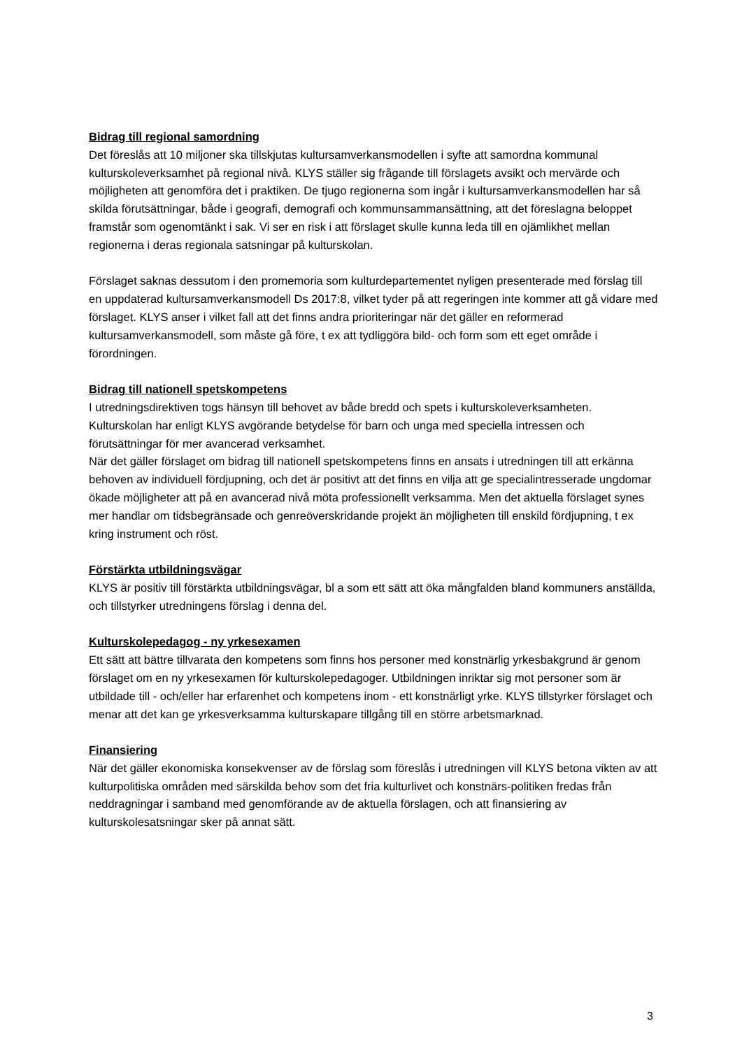Bidrag till regional samordning
Det föreslås att 10 miljoner ska tillskjutas kultursamverkansmodellen i syfte att samordna kommunal kulturskoleverksamhet på regional nivå. KLYS ställer sig frågande till förslagets avsikt och mervärde och möjligheten att genomföra det i praktiken. De tjugo regionerna som ingår i kultursamverkansmodellen har så skilda förutsättningar, både i geografi, demografi och kommunsammansättning, att det föreslagna beloppet framstår som ogenomtänkt i sak. Vi ser en risk i att förslaget skulle kunna leda till en ojämlikhet mellan regionerna i deras regionala satsningar på kulturskolan.
Förslaget saknas dessutom i den promemoria som kulturdepartementet nyligen presenterade med förslag till en uppdaterad kultursamverkansmodell Ds 2017:8, vilket tyder på att regeringen inte kommer att gå vidare med förslaget. KLYS anser i vilket fall att det finns andra prioriteringar när det gäller en reformerad kultursamverkansmodell, som måste gå före, t ex att tydliggöra bild- och form som ett eget område i förordningen.
Bidrag till nationell spetskompetens
I utredningsdirektiven togs hänsyn till behovet av både bredd och spets i kulturskoleverksamheten. Kulturskolan har enligt KLYS avgörande betydelse för barn och unga med speciella intressen och förutsättningar för mer avancerad verksamhet.
När det gäller förslaget om bidrag till nationell spetskompetens finns en ansats i utredningen till att erkänna behoven av individuell fördjupning, och det är positivt att det finns en vilja att ge specialintresserade ungdomar ökade möjligheter att på en avancerad nivå möta professionellt verksamma. Men det aktuella förslaget synes mer handlar om tidsbegränsade och genreöverskridande projekt än möjligheten till enskild fördjupning, t ex kring instrument och röst.
Förstärkta utbildningsvägar
KLYS är positiv till förstärkta utbildningsvägar, bl a som ett sätt att öka mångfalden bland kommuners anställda, och tillstyrker utredningens förslag i denna del.
Kulturskolepedagog - ny yrkesexamen
Ett sätt att bättre tillvarata den kompetens som finns hos personer med konstnärlig yrkesbakgrund är genom förslaget om en ny yrkesexamen för kulturskolepedagoger. Utbildningen inriktar sig mot personer som är utbildade till - och/eller har erfarenhet och kompetens inom - ett konstnärligt yrke. KLYS tillstyrker förslaget och menar att det kan ge yrkesverksamma kulturskapare tillgång till en större arbetsmarknad.
Finansiering
När det gäller ekonomiska konsekvenser av de förslag som föreslås i utredningen vill KLYS betona vikten av att kulturpolitiska områden med särskilda behov som det fria kulturlivet och konstnärs-politiken fredas från neddragningar i samband med genomförande av de aktuella förslagen, och att finansiering av kulturskolesatsningar sker på annat sätt.
3